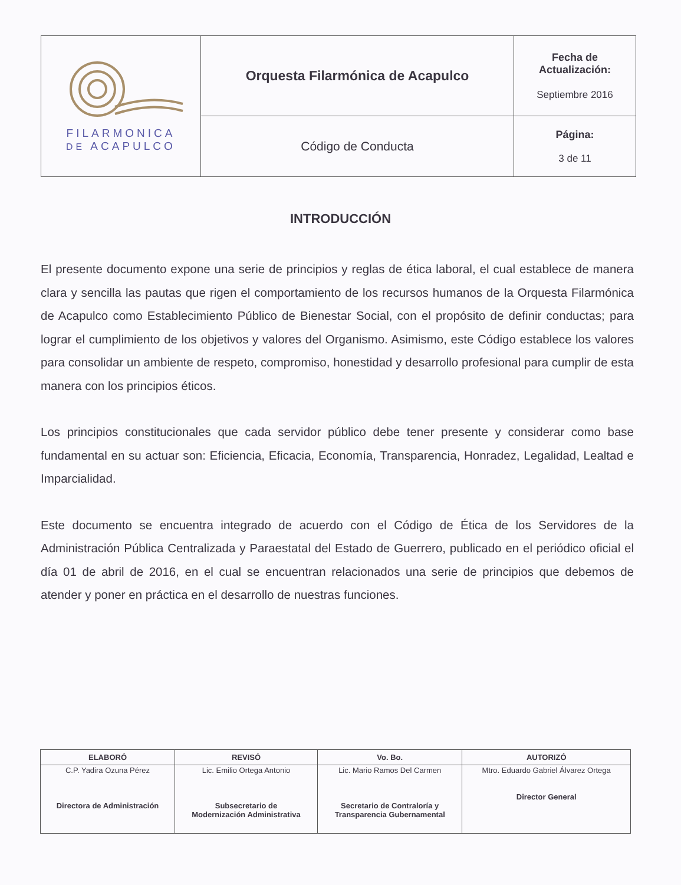| FILARMONICA DE ACAPULCO | Orquesta Filarmónica de Acapulco | Fecha de Actualización: Septiembre 2016 |
| | Código de Conducta | Página: 3 de 11 |
INTRODUCCIÓN
El presente documento expone una serie de principios y reglas de ética laboral, el cual establece de manera clara y sencilla las pautas que rigen el comportamiento de los recursos humanos de la Orquesta Filarmónica de Acapulco como Establecimiento Público de Bienestar Social, con el propósito de definir conductas; para lograr el cumplimiento de los objetivos y valores del Organismo. Asimismo, este Código establece los valores para consolidar un ambiente de respeto, compromiso, honestidad y desarrollo profesional para cumplir de esta manera con los principios éticos.
Los principios constitucionales que cada servidor público debe tener presente y considerar como base fundamental en su actuar son: Eficiencia, Eficacia, Economía, Transparencia, Honradez, Legalidad, Lealtad e Imparcialidad.
Este documento se encuentra integrado de acuerdo con el Código de Ética de los Servidores de la Administración Pública Centralizada y Paraestatal del Estado de Guerrero, publicado en el periódico oficial el día 01 de abril de 2016, en el cual se encuentran relacionados una serie de principios que debemos de atender y poner en práctica en el desarrollo de nuestras funciones.
| ELABORÓ | REVISÓ | Vo. Bo. | AUTORIZÓ |
| C.P. Yadira Ozuna Pérez Directora de Administración | Lic. Emilio Ortega Antonio Subsecretario de Modernización Administrativa | Lic. Mario Ramos Del Carmen Secretario de Contraloría y Transparencia Gubernamental | Mtro. Eduardo Gabriel Álvarez Ortega Director General |